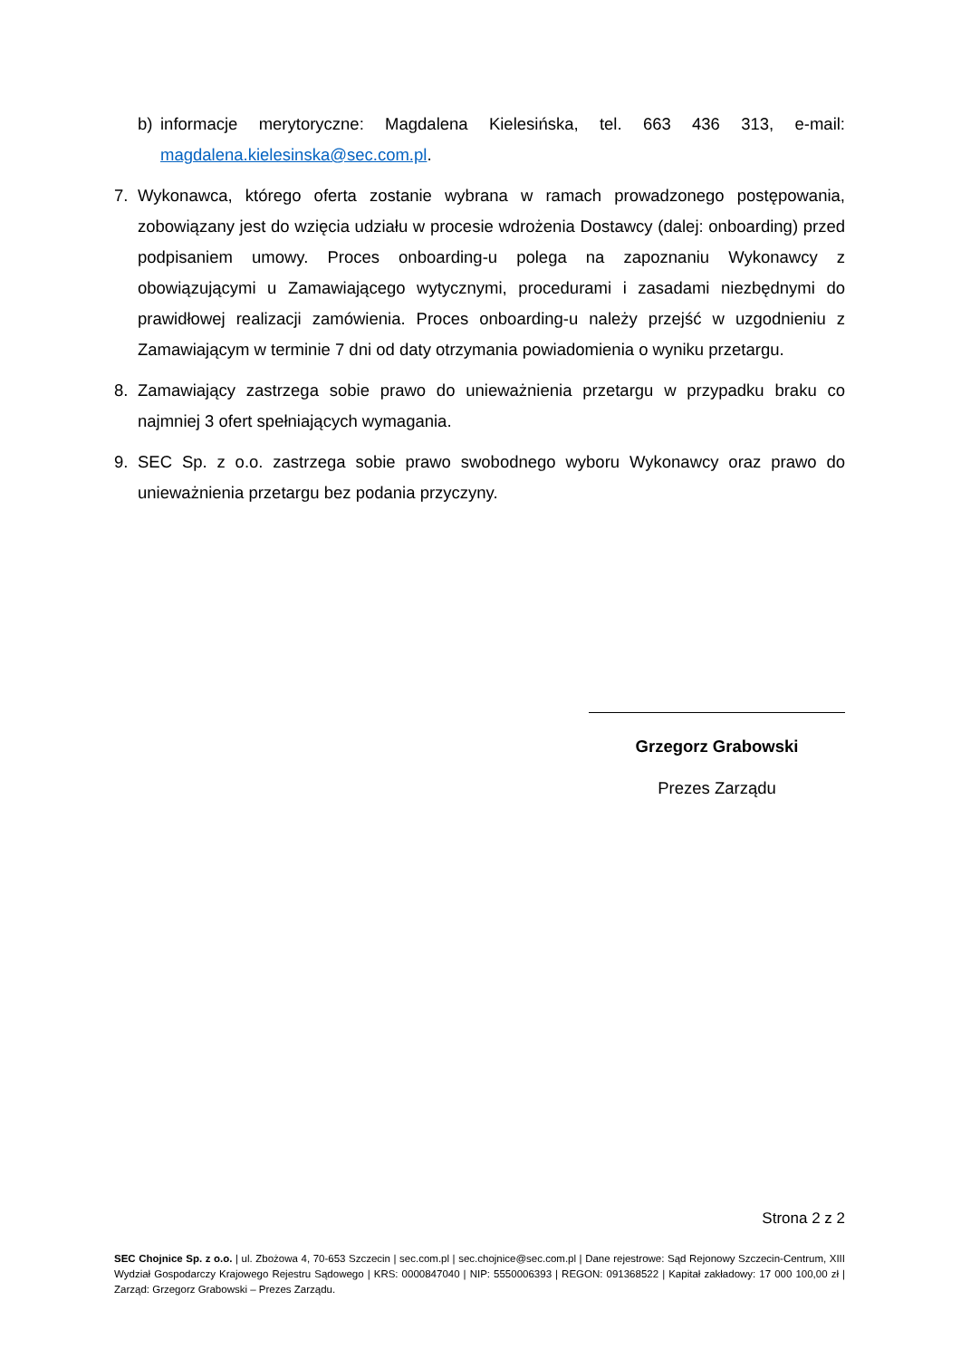b) informacje merytoryczne: Magdalena Kielesińska, tel. 663 436 313, e-mail: magdalena.kielesinska@sec.com.pl.
7. Wykonawca, którego oferta zostanie wybrana w ramach prowadzonego postępowania, zobowiązany jest do wzięcia udziału w procesie wdrożenia Dostawcy (dalej: onboarding) przed podpisaniem umowy. Proces onboarding-u polega na zapoznaniu Wykonawcy z obowiązującymi u Zamawiającego wytycznymi, procedurami i zasadami niezbędnymi do prawidłowej realizacji zamówienia. Proces onboarding-u należy przejść w uzgodnieniu z Zamawiającym w terminie 7 dni od daty otrzymania powiadomienia o wyniku przetargu.
8. Zamawiający zastrzega sobie prawo do unieważnienia przetargu w przypadku braku co najmniej 3 ofert spełniających wymagania.
9. SEC Sp. z o.o. zastrzega sobie prawo swobodnego wyboru Wykonawcy oraz prawo do unieważnienia przetargu bez podania przyczyny.
Grzegorz Grabowski
Prezes Zarządu
Strona 2 z 2
SEC Chojnice Sp. z o.o. | ul. Zbożowa 4, 70-653 Szczecin | sec.com.pl | sec.chojnice@sec.com.pl | Dane rejestrowe: Sąd Rejonowy Szczecin-Centrum, XIII Wydział Gospodarczy Krajowego Rejestru Sądowego | KRS: 0000847040 | NIP: 5550006393 | REGON: 091368522 | Kapitał zakładowy: 17 000 100,00 zł | Zarząd: Grzegorz Grabowski – Prezes Zarządu.